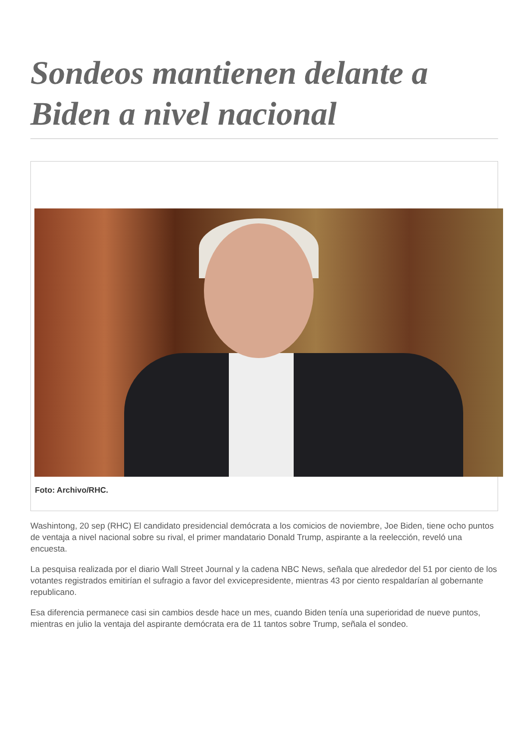Sondeos mantienen delante a Biden a nivel nacional
Foto: Archivo/RHC.
Washintong, 20 sep (RHC) El candidato presidencial demócrata a los comicios de noviembre, Joe Biden, tiene ocho puntos de ventaja a nivel nacional sobre su rival, el primer mandatario Donald Trump, aspirante a la reelección, reveló una encuesta.
La pesquisa realizada por el diario Wall Street Journal y la cadena NBC News, señala que alrededor del 51 por ciento de los votantes registrados emitirían el sufragio a favor del exvicepresidente, mientras 43 por ciento respaldarían al gobernante republicano.
Esa diferencia permanece casi sin cambios desde hace un mes, cuando Biden tenía una superioridad de nueve puntos, mientras en julio la ventaja del aspirante demócrata era de 11 tantos sobre Trump, señala el sondeo.